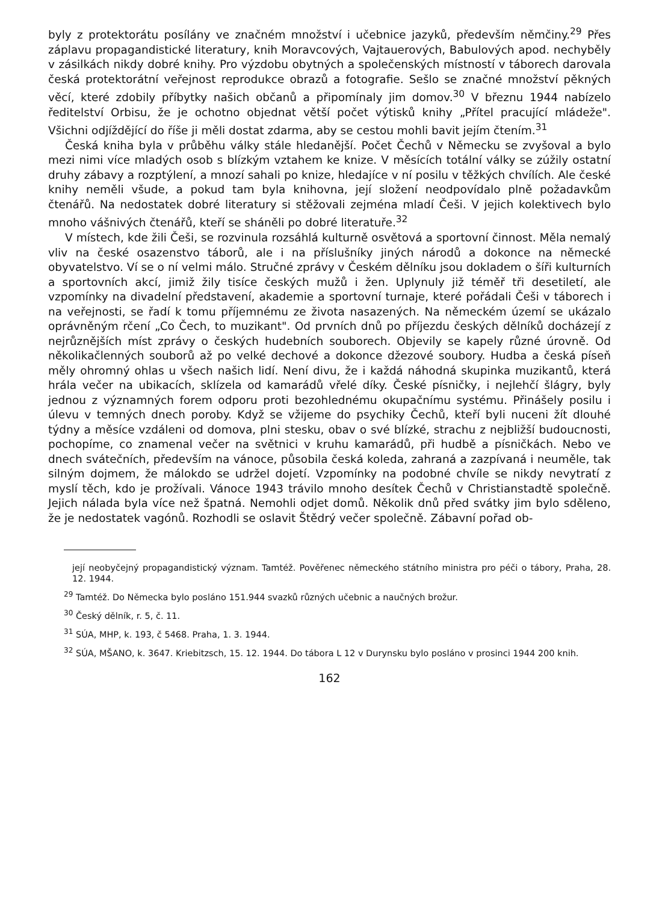byly z protektorátu posílány ve značném množství i učebnice jazyků, především němčiny.<sup>29</sup> Přes záplavu propagandistické literatury, knih Moravcových, Vajtauerových, Babulových apod. nechyběly v zásilkách nikdy dobré knihy. Pro výzdobu obytných a společenských místností v táborech darovala česká protektorátní veřejnost reprodukce obrazů a fotografie. Sešlo se značné množství pěkných věcí, které zdobily příbytky našich občanů a připomínaly jim domov.<sup>30</sup> V březnu 1944 nabízelo ředitelství Orbisu, že je ochotno objednat větší počet výtisků knihy „Přítel pracující mládeže". Všichni odjíždějící do říše ji měli dostat zdarma, aby se cestou mohli bavit jejím čtením.<sup>31</sup>
Česká kniha byla v průběhu války stále hledanější. Počet Čechů v Německu se zvyšoval a bylo mezi nimi více mladých osob s blízkým vztahem ke knize. V měsících totální války se zúžily ostatní druhy zábavy a rozptýlení, a mnozí sahali po knize, hledajíce v ní posilu v těžkých chvílích. Ale české knihy neměli všude, a pokud tam byla knihovna, její složení neodpovídalo plně požadavkům čtenářů. Na nedostatek dobré literatury si stěžovali zejména mladí Češi. V jejich kolektivech bylo mnoho vášnivých čtenářů, kteří se sháněli po dobré literatuře.<sup>32</sup>
V místech, kde žili Češi, se rozvinula rozsáhlá kulturně osvětová a sportovní činnost. Měla nemalý vliv na české osazenstvo táborů, ale i na příslušníky jiných národů a dokonce na německé obyvatelstvo. Ví se o ní velmi málo. Stručné zprávy v Českém dělníku jsou dokladem o šíři kulturních a sportovních akcí, jimiž žily tisíce českých mužů i žen. Uplynuly již téměř tři desetiletí, ale vzpomínky na divadelní představení, akademie a sportovní turnaje, které pořádali Češi v táborech i na veřejnosti, se řadí k tomu příjemnému ze života nasazených. Na německém území se ukázalo oprávněným rčení „Co Čech, to muzikant". Od prvních dnů po příjezdu českých dělníků docházejí z nejrůznějších míst zprávy o českých hudebních souborech. Objevily se kapely různé úrovně. Od několikačlenných souborů až po velké dechové a dokonce džezové soubory. Hudba a česká píseň měly ohromný ohlas u všech našich lidí. Není divu, že i každá náhodná skupinka muzikantů, která hrála večer na ubikacích, sklízela od kamarádů vřelé díky. České písničky, i nejlehčí šlágry, byly jednou z významných forem odporu proti bezohlednému okupačnímu systému. Přinášely posilu i úlevu v temných dnech poroby. Když se vžijeme do psychiky Čechů, kteří byli nuceni žít dlouhé týdny a měsíce vzdáleni od domova, plni stesku, obav o své blízké, strachu z nejbližší budoucnosti, pochopíme, co znamenal večer na světnici v kruhu kamarádů, při hudbě a písničkách. Nebo ve dnech svátečních, především na vánoce, působila česká koleda, zahraná a zazpívaná i neuměle, tak silným dojmem, že málokdo se udržel dojetí. Vzpomínky na podobné chvíle se nikdy nevytratí z myslí těch, kdo je prožívali. Vánoce 1943 trávilo mnoho desítek Čechů v Christianstadtě společně. Jejich nálada byla více než špatná. Nemohli odjet domů. Několik dnů před svátky jim bylo sděleno, že je nedostatek vagónů. Rozhodli se oslavit Štědrý večer společně. Zábavní pořad ob-
její neobyčejný propagandistický význam. Tamtéž. Pověřenec německého státního ministra pro péči o tábory, Praha, 28. 12. 1944.
<sup>29</sup> Tamtéž. Do Německa bylo posláno 151.944 svazků různých učebnic a naučných brožur.
<sup>30</sup> Český dělník, r. 5, č. 11.
<sup>31</sup> SÚA, MHP, k. 193, č 5468. Praha, 1. 3. 1944.
<sup>32</sup> SÚA, MŠANO, k. 3647. Kriebitzsch, 15. 12. 1944. Do tábora L 12 v Durynsku bylo posláno v prosinci 1944 200 knih.
162